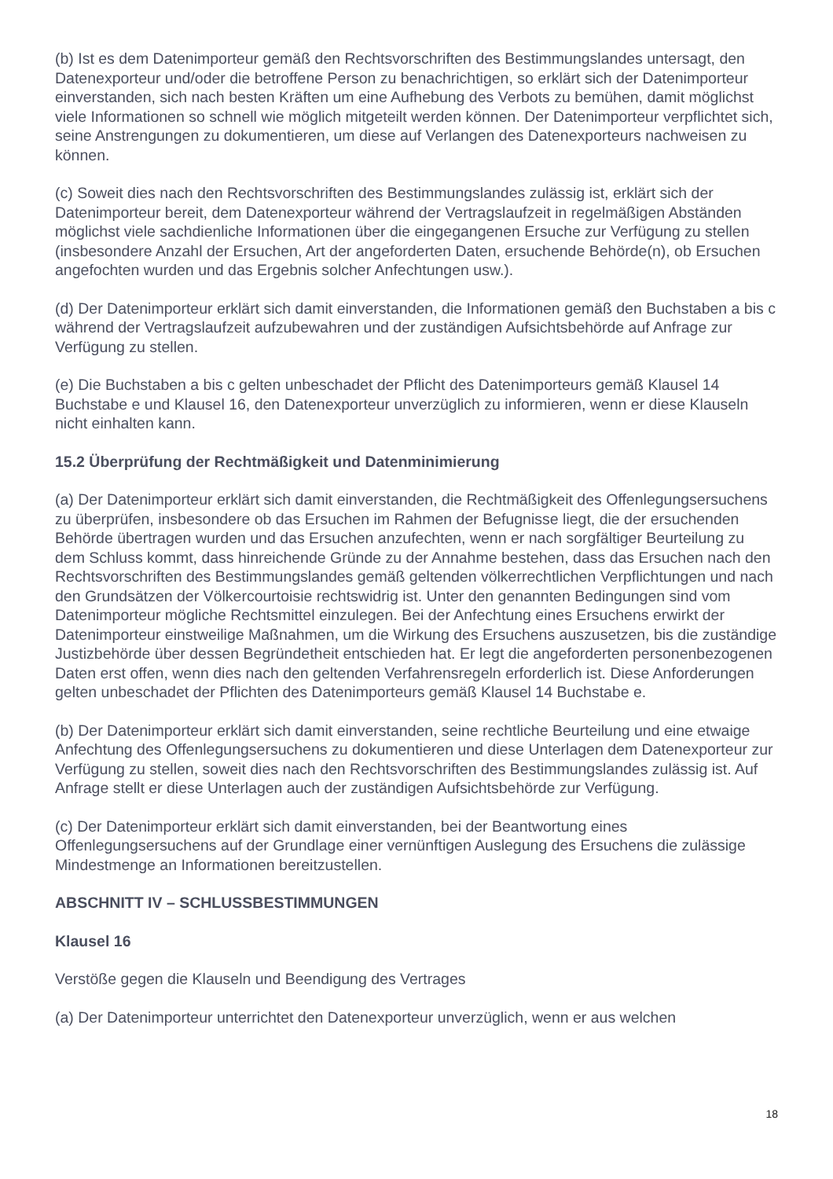(b) Ist es dem Datenimporteur gemäß den Rechtsvorschriften des Bestimmungslandes untersagt, den Datenexporteur und/oder die betroffene Person zu benachrichtigen, so erklärt sich der Datenimporteur einverstanden, sich nach besten Kräften um eine Aufhebung des Verbots zu bemühen, damit möglichst viele Informationen so schnell wie möglich mitgeteilt werden können. Der Datenimporteur verpflichtet sich, seine Anstrengungen zu dokumentieren, um diese auf Verlangen des Datenexporteurs nachweisen zu können.
(c) Soweit dies nach den Rechtsvorschriften des Bestimmungslandes zulässig ist, erklärt sich der Datenimporteur bereit, dem Datenexporteur während der Vertragslaufzeit in regelmäßigen Abständen möglichst viele sachdienliche Informationen über die eingegangenen Ersuche zur Verfügung zu stellen (insbesondere Anzahl der Ersuchen, Art der angeforderten Daten, ersuchende Behörde(n), ob Ersuchen angefochten wurden und das Ergebnis solcher Anfechtungen usw.).
(d) Der Datenimporteur erklärt sich damit einverstanden, die Informationen gemäß den Buchstaben a bis c während der Vertragslaufzeit aufzubewahren und der zuständigen Aufsichtsbehörde auf Anfrage zur Verfügung zu stellen.
(e) Die Buchstaben a bis c gelten unbeschadet der Pflicht des Datenimporteurs gemäß Klausel 14 Buchstabe e und Klausel 16, den Datenexporteur unverzüglich zu informieren, wenn er diese Klauseln nicht einhalten kann.
15.2 Überprüfung der Rechtmäßigkeit und Datenminimierung
(a) Der Datenimporteur erklärt sich damit einverstanden, die Rechtmäßigkeit des Offenlegungsersuchens zu überprüfen, insbesondere ob das Ersuchen im Rahmen der Befugnisse liegt, die der ersuchenden Behörde übertragen wurden und das Ersuchen anzufechten, wenn er nach sorgfältiger Beurteilung zu dem Schluss kommt, dass hinreichende Gründe zu der Annahme bestehen, dass das Ersuchen nach den Rechtsvorschriften des Bestimmungslandes gemäß geltenden völkerrechtlichen Verpflichtungen und nach den Grundsätzen der Völkercourtoisie rechtswidrig ist. Unter den genannten Bedingungen sind vom Datenimporteur mögliche Rechtsmittel einzulegen. Bei der Anfechtung eines Ersuchens erwirkt der Datenimporteur einstweilige Maßnahmen, um die Wirkung des Ersuchens auszusetzen, bis die zuständige Justizbehörde über dessen Begründetheit entschieden hat. Er legt die angeforderten personenbezogenen Daten erst offen, wenn dies nach den geltenden Verfahrensregeln erforderlich ist. Diese Anforderungen gelten unbeschadet der Pflichten des Datenimporteurs gemäß Klausel 14 Buchstabe e.
(b) Der Datenimporteur erklärt sich damit einverstanden, seine rechtliche Beurteilung und eine etwaige Anfechtung des Offenlegungsersuchens zu dokumentieren und diese Unterlagen dem Datenexporteur zur Verfügung zu stellen, soweit dies nach den Rechtsvorschriften des Bestimmungslandes zulässig ist. Auf Anfrage stellt er diese Unterlagen auch der zuständigen Aufsichtsbehörde zur Verfügung.
(c) Der Datenimporteur erklärt sich damit einverstanden, bei der Beantwortung eines Offenlegungsersuchens auf der Grundlage einer vernünftigen Auslegung des Ersuchens die zulässige Mindestmenge an Informationen bereitzustellen.
ABSCHNITT IV – SCHLUSSBESTIMMUNGEN
Klausel 16
Verstöße gegen die Klauseln und Beendigung des Vertrages
(a) Der Datenimporteur unterrichtet den Datenexporteur unverzüglich, wenn er aus welchen
18